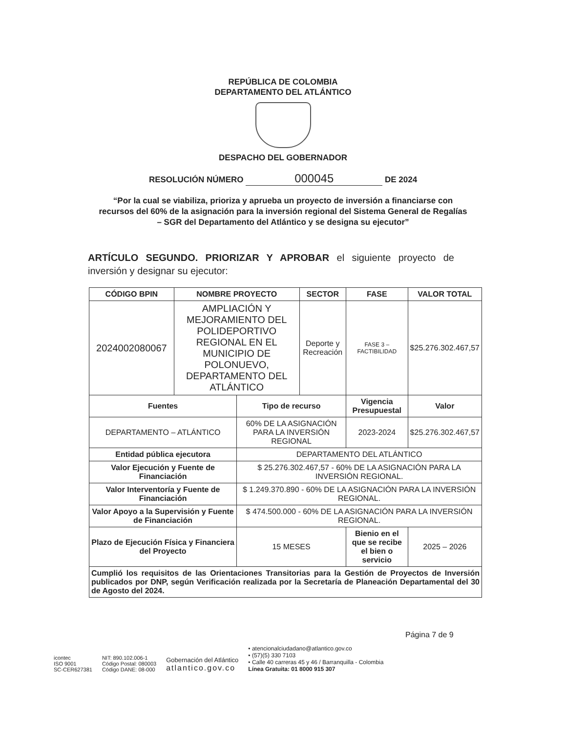REPÚBLICA DE COLOMBIA
DEPARTAMENTO DEL ATLÁNTICO
DESPACHO DEL GOBERNADOR
RESOLUCIÓN NÚMERO 000045 DE 2024
“Por la cual se viabiliza, prioriza y aprueba un proyecto de inversión a financiarse con recursos del 60% de la asignación para la inversión regional del Sistema General de Regalías – SGR del Departamento del Atlántico y se designa su ejecutor”
ARTÍCULO SEGUNDO. PRIORIZAR Y APROBAR el siguiente proyecto de inversión y designar su ejecutor:
| CÓDIGO BPIN | NOMBRE PROYECTO | | SECTOR | FASE | VALOR TOTAL |
| --- | --- | --- | --- | --- | --- |
| 2024002080067 | AMPLIACIÓN Y MEJORAMIENTO DEL POLIDEPORTIVO REGIONAL EN EL MUNICIPIO DE POLONUEVO, DEPARTAMENTO DEL ATLÁNTICO | | Deporte y Recreación | FASE 3 – FACTIBILIDAD | $25.276.302.467,57 |
| Fuentes | | Tipo de recurso | | Vigencia Presupuestal | Valor |
| DEPARTAMENTO – ATLÁNTICO | | 60% DE LA ASIGNACIÓN PARA LA INVERSIÓN REGIONAL | | 2023-2024 | $25.276.302.467,57 |
| Entidad pública ejecutora | | DEPARTAMENTO DEL ATLÁNTICO | | | |
| Valor Ejecución y Fuente de Financiación | | $ 25.276.302.467,57 - 60% DE LA ASIGNACIÓN PARA LA INVERSIÓN REGIONAL. | | | |
| Valor Interventoría y Fuente de Financiación | | $ 1.249.370.890 - 60% DE LA ASIGNACIÓN PARA LA INVERSIÓN REGIONAL. | | | |
| Valor Apoyo a la Supervisión y Fuente de Financiación | | $ 474.500.000 - 60% DE LA ASIGNACIÓN PARA LA INVERSIÓN REGIONAL. | | | |
| Plazo de Ejecución Física y Financiera del Proyecto | | 15 MESES | | Bienio en el que se recibe el bien o servicio | 2025 – 2026 |
| Cumplió los requisitos de las Orientaciones Transitorias para la Gestión de Proyectos de Inversión publicados por DNP, según Verificación realizada por la Secretaría de Planeación Departamental del 30 de Agosto del 2024. | | | | | |
Página 7 de 9
icontec
ISO 9001
SC-CER627381
NIT: 890.102.006-1
Código Postal: 080003
Código DANE: 08-000
Gobernación del Atlántico
atlantico.gov.co
• atencionalciudadano@atlantico.gov.co
• (57)(5) 330 7103
• Calle 40 carreras 45 y 46 / Barranquilla - Colombia
Línea Gratuita: 01 8000 915 307